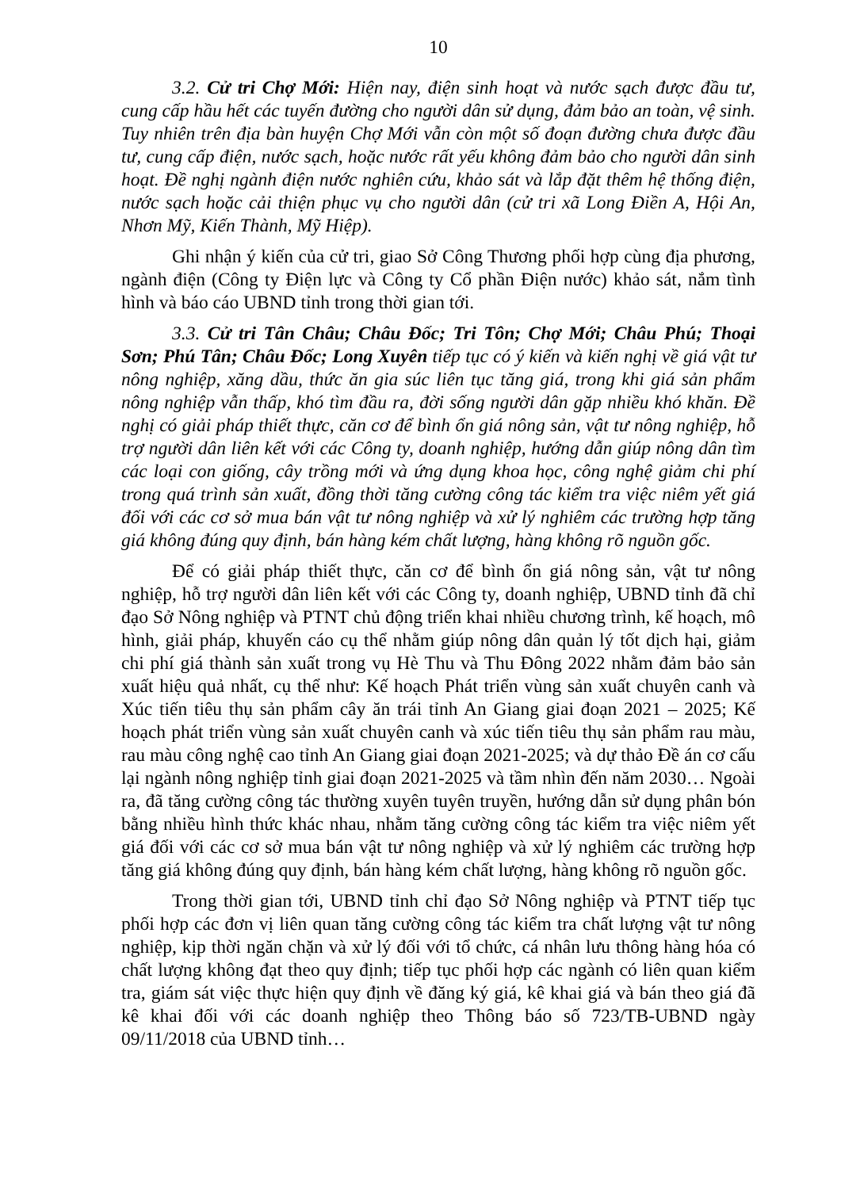10
3.2. Cử tri Chợ Mới: Hiện nay, điện sinh hoạt và nước sạch được đầu tư, cung cấp hầu hết các tuyến đường cho người dân sử dụng, đảm bảo an toàn, vệ sinh. Tuy nhiên trên địa bàn huyện Chợ Mới vẫn còn một số đoạn đường chưa được đầu tư, cung cấp điện, nước sạch, hoặc nước rất yếu không đảm bảo cho người dân sinh hoạt. Đề nghị ngành điện nước nghiên cứu, khảo sát và lắp đặt thêm hệ thống điện, nước sạch hoặc cải thiện phục vụ cho người dân (cử tri xã Long Điền A, Hội An, Nhơn Mỹ, Kiến Thành, Mỹ Hiệp).
Ghi nhận ý kiến của cử tri, giao Sở Công Thương phối hợp cùng địa phương, ngành điện (Công ty Điện lực và Công ty Cổ phần Điện nước) khảo sát, nắm tình hình và báo cáo UBND tỉnh trong thời gian tới.
3.3. Cử tri Tân Châu; Châu Đốc; Tri Tôn; Chợ Mới; Châu Phú; Thoại Sơn; Phú Tân; Châu Đốc; Long Xuyên tiếp tục có ý kiến và kiến nghị về giá vật tư nông nghiệp, xăng dầu, thức ăn gia súc liên tục tăng giá, trong khi giá sản phẩm nông nghiệp vẫn thấp, khó tìm đầu ra, đời sống người dân gặp nhiều khó khăn. Đề nghị có giải pháp thiết thực, căn cơ để bình ổn giá nông sản, vật tư nông nghiệp, hỗ trợ người dân liên kết với các Công ty, doanh nghiệp, hướng dẫn giúp nông dân tìm các loại con giống, cây trồng mới và ứng dụng khoa học, công nghệ giảm chi phí trong quá trình sản xuất, đồng thời tăng cường công tác kiểm tra việc niêm yết giá đối với các cơ sở mua bán vật tư nông nghiệp và xử lý nghiêm các trường hợp tăng giá không đúng quy định, bán hàng kém chất lượng, hàng không rõ nguồn gốc.
Để có giải pháp thiết thực, căn cơ để bình ổn giá nông sản, vật tư nông nghiệp, hỗ trợ người dân liên kết với các Công ty, doanh nghiệp, UBND tỉnh đã chỉ đạo Sở Nông nghiệp và PTNT chủ động triển khai nhiều chương trình, kế hoạch, mô hình, giải pháp, khuyến cáo cụ thể nhằm giúp nông dân quản lý tốt dịch hại, giảm chi phí giá thành sản xuất trong vụ Hè Thu và Thu Đông 2022 nhằm đảm bảo sản xuất hiệu quả nhất, cụ thể như: Kế hoạch Phát triển vùng sản xuất chuyên canh và Xúc tiến tiêu thụ sản phẩm cây ăn trái tỉnh An Giang giai đoạn 2021 – 2025; Kế hoạch phát triển vùng sản xuất chuyên canh và xúc tiến tiêu thụ sản phẩm rau màu, rau màu công nghệ cao tỉnh An Giang giai đoạn 2021-2025; và dự thảo Đề án cơ cấu lại ngành nông nghiệp tỉnh giai đoạn 2021-2025 và tầm nhìn đến năm 2030… Ngoài ra, đã tăng cường công tác thường xuyên tuyên truyền, hướng dẫn sử dụng phân bón bằng nhiều hình thức khác nhau, nhằm tăng cường công tác kiểm tra việc niêm yết giá đối với các cơ sở mua bán vật tư nông nghiệp và xử lý nghiêm các trường hợp tăng giá không đúng quy định, bán hàng kém chất lượng, hàng không rõ nguồn gốc.
Trong thời gian tới, UBND tỉnh chỉ đạo Sở Nông nghiệp và PTNT tiếp tục phối hợp các đơn vị liên quan tăng cường công tác kiểm tra chất lượng vật tư nông nghiệp, kịp thời ngăn chặn và xử lý đối với tổ chức, cá nhân lưu thông hàng hóa có chất lượng không đạt theo quy định; tiếp tục phối hợp các ngành có liên quan kiểm tra, giám sát việc thực hiện quy định về đăng ký giá, kê khai giá và bán theo giá đã kê khai đối với các doanh nghiệp theo Thông báo số 723/TB-UBND ngày 09/11/2018 của UBND tỉnh…